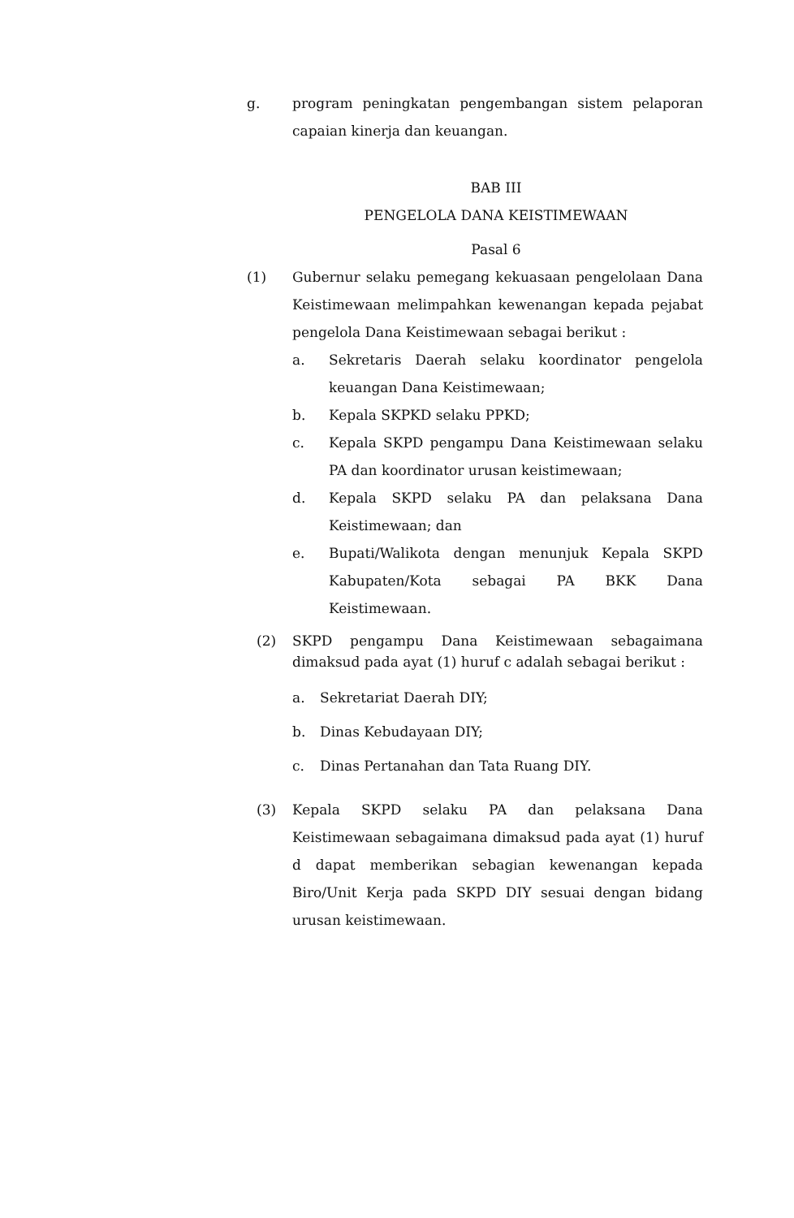g. program peningkatan pengembangan sistem pelaporan capaian kinerja dan keuangan.
BAB III
PENGELOLA DANA KEISTIMEWAAN
Pasal 6
(1) Gubernur selaku pemegang kekuasaan pengelolaan Dana Keistimewaan melimpahkan kewenangan kepada pejabat pengelola Dana Keistimewaan sebagai berikut :
a. Sekretaris Daerah selaku koordinator pengelola keuangan Dana Keistimewaan;
b. Kepala SKPKD selaku PPKD;
c. Kepala SKPD pengampu Dana Keistimewaan selaku PA dan koordinator urusan keistimewaan;
d. Kepala SKPD selaku PA dan pelaksana Dana Keistimewaan; dan
e. Bupati/Walikota dengan menunjuk Kepala SKPD Kabupaten/Kota sebagai PA BKK Dana Keistimewaan.
(2) SKPD pengampu Dana Keistimewaan sebagaimana dimaksud pada ayat (1) huruf c adalah sebagai berikut :
a. Sekretariat Daerah DIY;
b. Dinas Kebudayaan DIY;
c. Dinas Pertanahan dan Tata Ruang DIY.
(3) Kepala SKPD selaku PA dan pelaksana Dana Keistimewaan sebagaimana dimaksud pada ayat (1) huruf d dapat memberikan sebagian kewenangan kepada Biro/Unit Kerja pada SKPD DIY sesuai dengan bidang urusan keistimewaan.